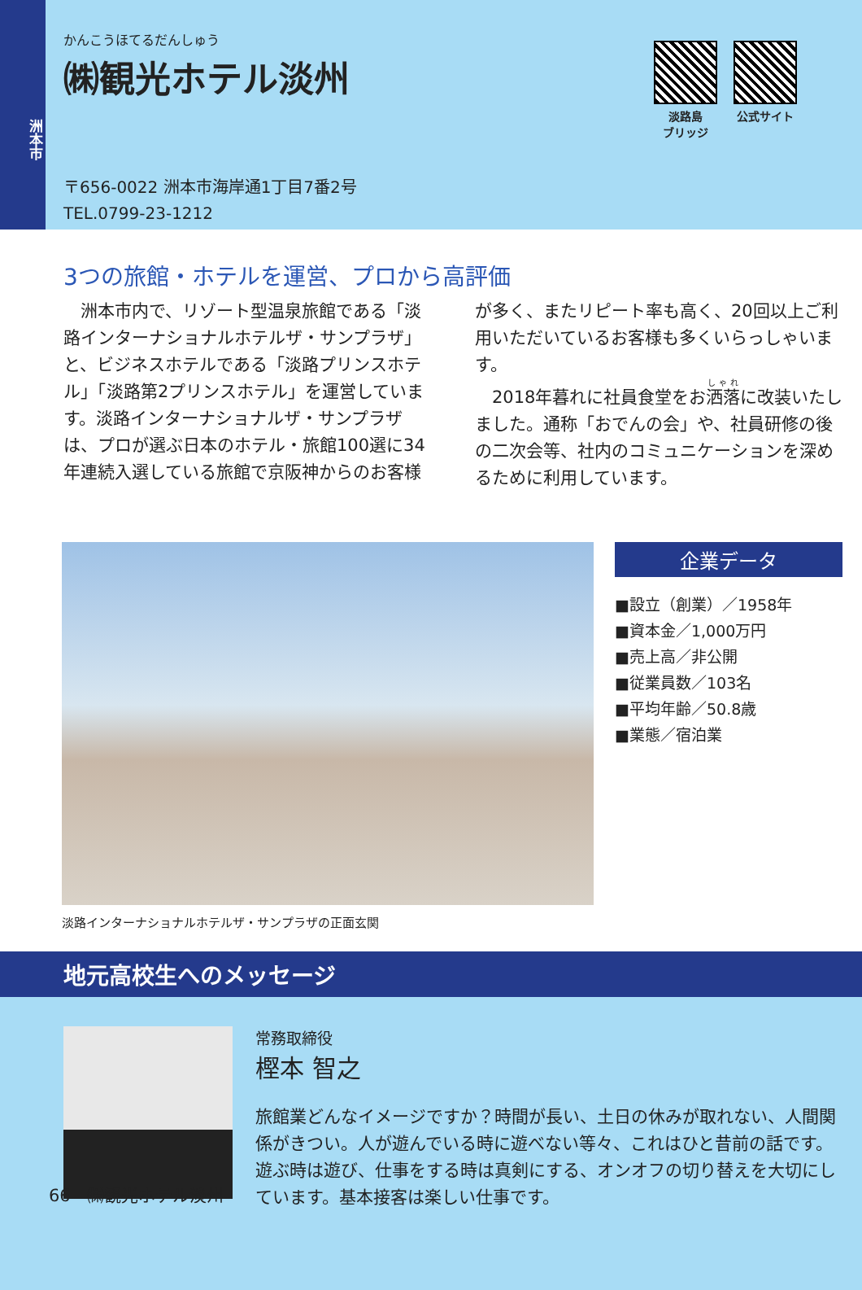洲本市
かんこうほてるだんしゅう
㈱観光ホテル淡州
〒656-0022 洲本市海岸通1丁目7番2号
TEL.0799-23-1212
淡路島
ブリッジ
公式サイト
3つの旅館・ホテルを運営、プロから高評価
洲本市内で、リゾート型温泉旅館である「淡路インターナショナルホテルザ・サンプラザ」と、ビジネスホテルである「淡路プリンスホテル」「淡路第2プリンスホテル」を運営しています。淡路インターナショナルザ・サンプラザは、プロが選ぶ日本のホテル・旅館100選に34年連続入選している旅館で京阪神からのお客様が多く、またリピート率も高く、20回以上ご利用いただいているお客様も多くいらっしゃいます。
2018年暮れに社員食堂をお洒落に改装いたしました。通称「おでんの会」や、社員研修の後の二次会等、社内のコミュニケーションを深めるために利用しています。
淡路インターナショナルホテルザ・サンプラザの正面玄関
企業データ
■設立（創業）／1958年
■資本金／1,000万円
■売上高／非公開
■従業員数／103名
■平均年齢／50.8歳
■業態／宿泊業
地元高校生へのメッセージ
常務取締役
樫本 智之
旅館業どんなイメージですか？時間が長い、土日の休みが取れない、人間関係がきつい。人が遊んでいる時に遊べない等々、これはひと昔前の話です。遊ぶ時は遊び、仕事をする時は真剣にする、オンオフの切り替えを大切にしています。基本接客は楽しい仕事です。
66 ㈱観光ホテル淡州